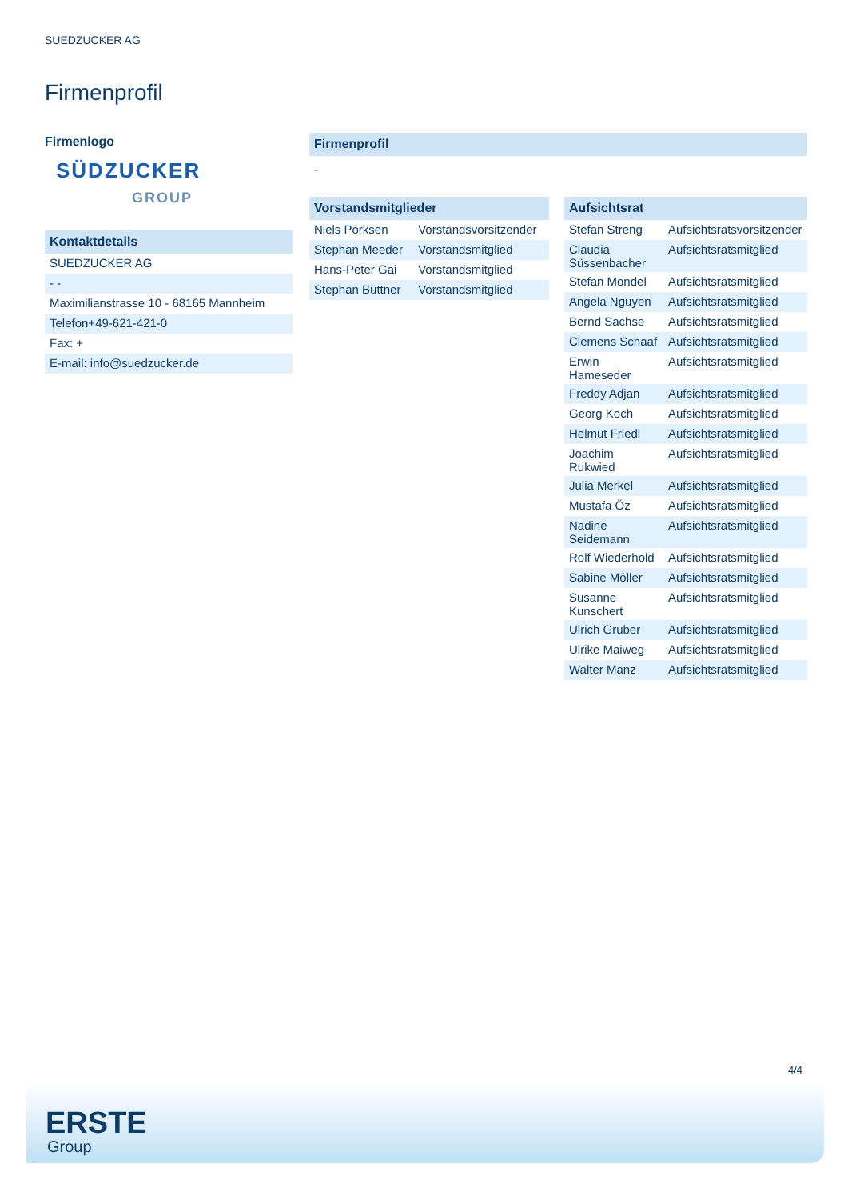SUEDZUCKER AG
Firmenprofil
Firmenlogo
SÜDZUCKER
GROUP
Kontaktdetails
| SUEDZUCKER AG |
| - - |
| Maximilianstrasse 10 - 68165 Mannheim |
| Telefon+49-621-421-0 |
| Fax: + |
| E-mail: info@suedzucker.de |
Firmenprofil
-
Vorstandsmitglieder
| Niels Pörksen | Vorstandsvorsitzender |
| Stephan Meeder | Vorstandsmitglied |
| Hans-Peter Gai | Vorstandsmitglied |
| Stephan Büttner | Vorstandsmitglied |
Aufsichtsrat
| Stefan Streng | Aufsichtsratsvorsitzender |
| Claudia Süssenbacher | Aufsichtsratsmitglied |
| Stefan Mondel | Aufsichtsratsmitglied |
| Angela Nguyen | Aufsichtsratsmitglied |
| Bernd Sachse | Aufsichtsratsmitglied |
| Clemens Schaaf | Aufsichtsratsmitglied |
| Erwin Hameseder | Aufsichtsratsmitglied |
| Freddy Adjan | Aufsichtsratsmitglied |
| Georg Koch | Aufsichtsratsmitglied |
| Helmut Friedl | Aufsichtsratsmitglied |
| Joachim Rukwied | Aufsichtsratsmitglied |
| Julia Merkel | Aufsichtsratsmitglied |
| Mustafa Öz | Aufsichtsratsmitglied |
| Nadine Seidemann | Aufsichtsratsmitglied |
| Rolf Wiederhold | Aufsichtsratsmitglied |
| Sabine Möller | Aufsichtsratsmitglied |
| Susanne Kunschert | Aufsichtsratsmitglied |
| Ulrich Gruber | Aufsichtsratsmitglied |
| Ulrike Maiweg | Aufsichtsratsmitglied |
| Walter Manz | Aufsichtsratsmitglied |
4/4
ERSTE
Group